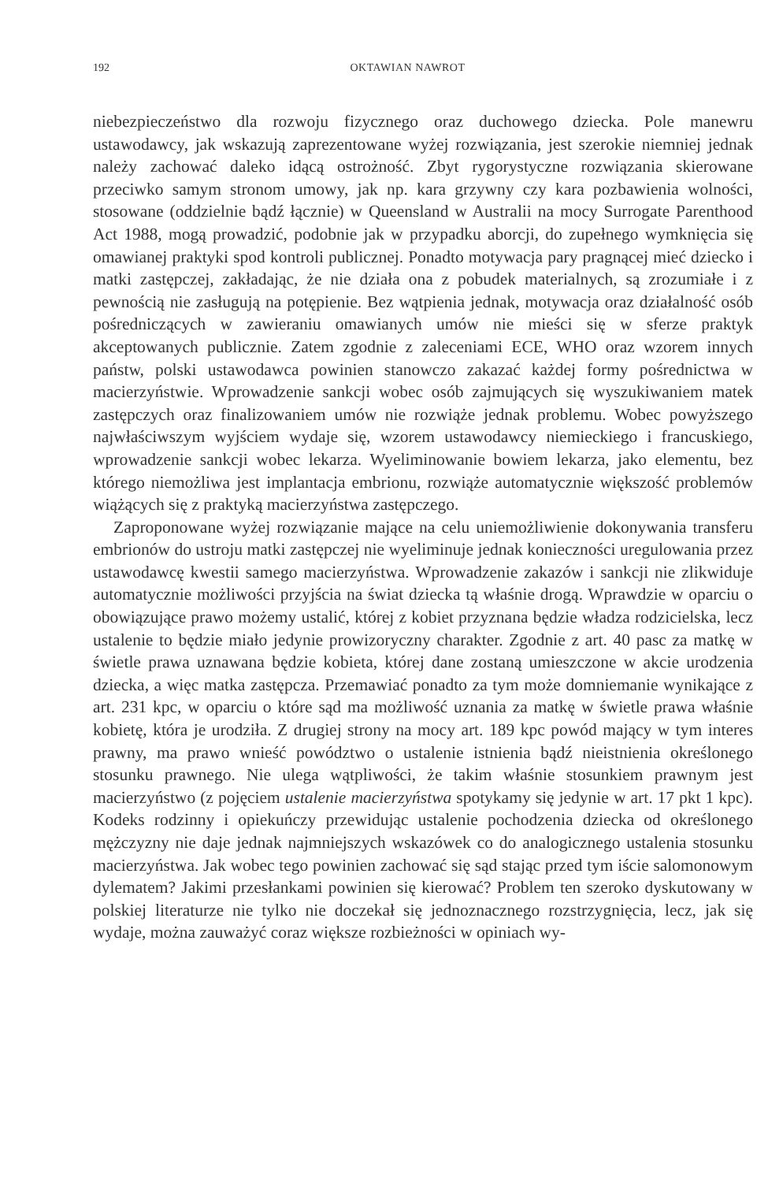192 OKTAWIAN NAWROT
niebezpieczeństwo dla rozwoju fizycznego oraz duchowego dziecka. Pole manewru ustawodawcy, jak wskazują zaprezentowane wyżej rozwiązania, jest szerokie niemniej jednak należy zachować daleko idącą ostrożność. Zbyt rygorystyczne rozwiązania skierowane przeciwko samym stronom umowy, jak np. kara grzywny czy kara pozbawienia wolności, stosowane (oddzielnie bądź łącznie) w Queensland w Australii na mocy Surrogate Parenthood Act 1988, mogą prowadzić, podobnie jak w przypadku aborcji, do zupełnego wymknięcia się omawianej praktyki spod kontroli publicznej. Ponadto motywacja pary pragnącej mieć dziecko i matki zastępczej, zakładając, że nie działa ona z pobudek materialnych, są zrozumiałe i z pewnością nie zasługują na potępienie. Bez wątpienia jednak, motywacja oraz działalność osób pośredniczących w zawieraniu omawianych umów nie mieści się w sferze praktyk akceptowanych publicznie. Zatem zgodnie z zaleceniami ECE, WHO oraz wzorem innych państw, polski ustawodawca powinien stanowczo zakazać każdej formy pośrednictwa w macierzyństwie. Wprowadzenie sankcji wobec osób zajmujących się wyszukiwaniem matek zastępczych oraz finalizowaniem umów nie rozwiąże jednak problemu. Wobec powyższego najwłaściwszym wyjściem wydaje się, wzorem ustawodawcy niemieckiego i francuskiego, wprowadzenie sankcji wobec lekarza. Wyeliminowanie bowiem lekarza, jako elementu, bez którego niemożliwa jest implantacja embrionu, rozwiąże automatycznie większość problemów wiążących się z praktyką macierzyństwa zastępczego.
Zaproponowane wyżej rozwiązanie mające na celu uniemożliwienie dokonywania transferu embrionów do ustroju matki zastępczej nie wyeliminuje jednak konieczności uregulowania przez ustawodawcę kwestii samego macierzyństwa. Wprowadzenie zakazów i sankcji nie zlikwiduje automatycznie możliwości przyjścia na świat dziecka tą właśnie drogą. Wprawdzie w oparciu o obowiązujące prawo możemy ustalić, której z kobiet przyznana będzie władza rodzicielska, lecz ustalenie to będzie miało jedynie prowizoryczny charakter. Zgodnie z art. 40 pasc za matkę w świetle prawa uznawana będzie kobieta, której dane zostaną umieszczone w akcie urodzenia dziecka, a więc matka zastępcza. Przemawiać ponadto za tym może domniemanie wynikające z art. 231 kpc, w oparciu o które sąd ma możliwość uznania za matkę w świetle prawa właśnie kobietę, która je urodziła. Z drugiej strony na mocy art. 189 kpc powód mający w tym interes prawny, ma prawo wnieść powództwo o ustalenie istnienia bądź nieistnienia określonego stosunku prawnego. Nie ulega wątpliwości, że takim właśnie stosunkiem prawnym jest macierzyństwo (z pojęciem ustalenie macierzyństwa spotykamy się jedynie w art. 17 pkt 1 kpc). Kodeks rodzinny i opiekuńczy przewidując ustalenie pochodzenia dziecka od określonego mężczyzny nie daje jednak najmniejszych wskazówek co do analogicznego ustalenia stosunku macierzyństwa. Jak wobec tego powinien zachować się sąd stając przed tym iście salomonowym dylematem? Jakimi przesłankami powinien się kierować? Problem ten szeroko dyskutowany w polskiej literaturze nie tylko nie doczekał się jednoznacznego rozstrzygnięcia, lecz, jak się wydaje, można zauważyć coraz większe rozbieżności w opiniach wy-